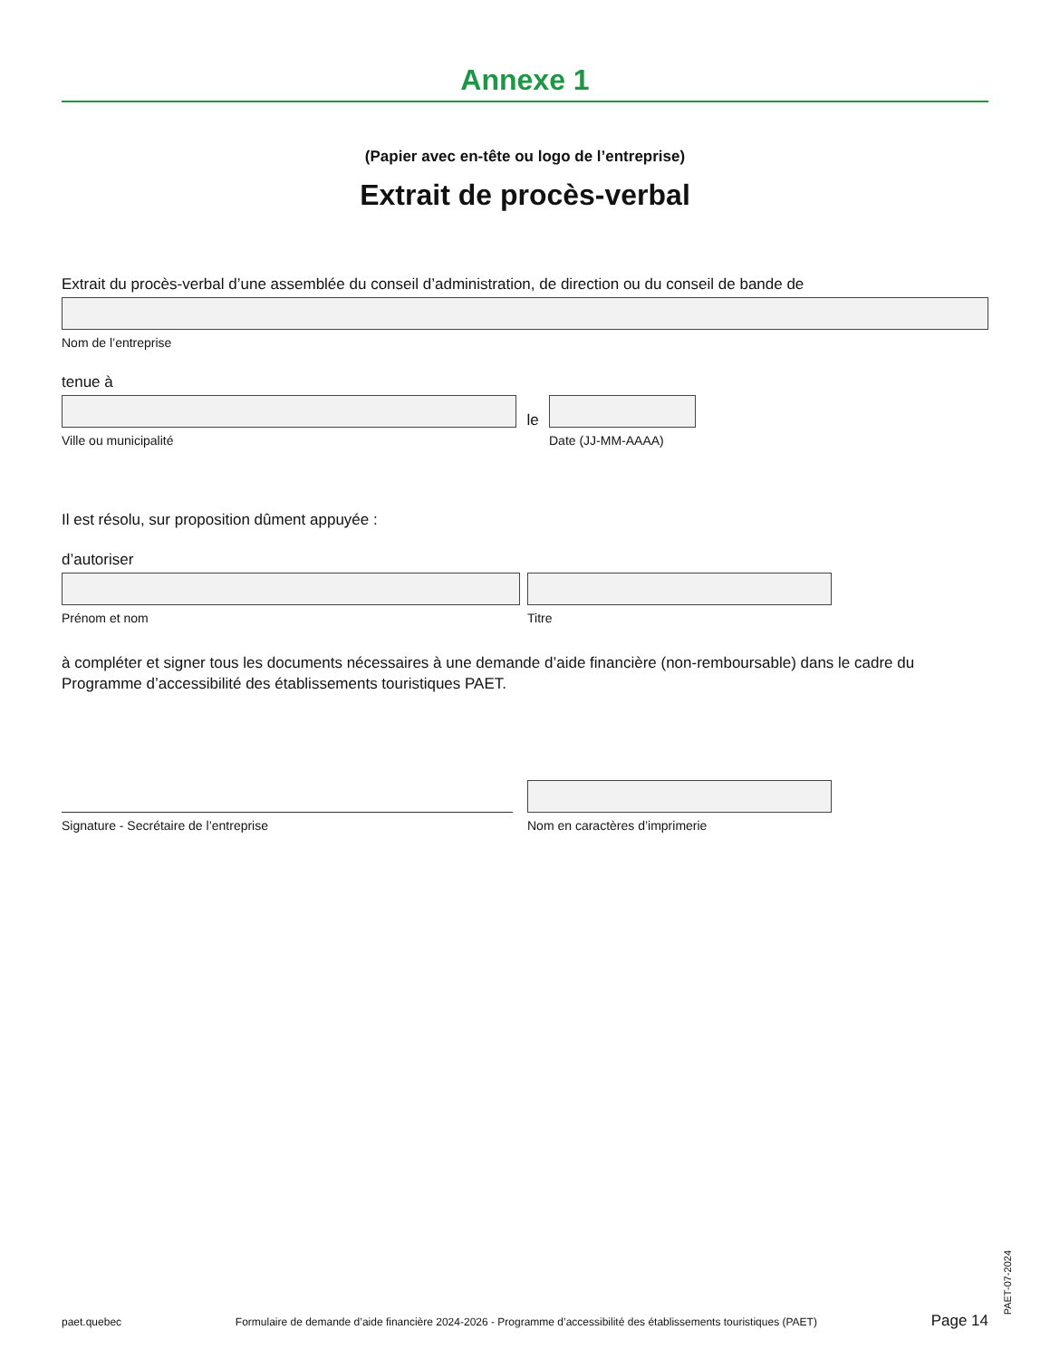Annexe 1
(Papier avec en-tête ou logo de l’entreprise)
Extrait de procès-verbal
Extrait du procès-verbal d’une assemblée du conseil d’administration, de direction ou du conseil de bande de
Nom de l’entreprise
tenue à
Ville ou municipalité
le
Date (JJ-MM-AAAA)
Il est résolu, sur proposition dûment appuyée :
d’autoriser
Prénom et nom
Titre
à compléter et signer tous les documents nécessaires à une demande d’aide financière (non-remboursable) dans le cadre du Programme d’accessibilité des établissements touristiques PAET.
Signature - Secrétaire de l’entreprise
Nom en caractères d’imprimerie
paet.quebec Formulaire de demande d’aide financière 2024-2026 - Programme d’accessibilité des établissements touristiques (PAET) Page 14
PAET-07-2024